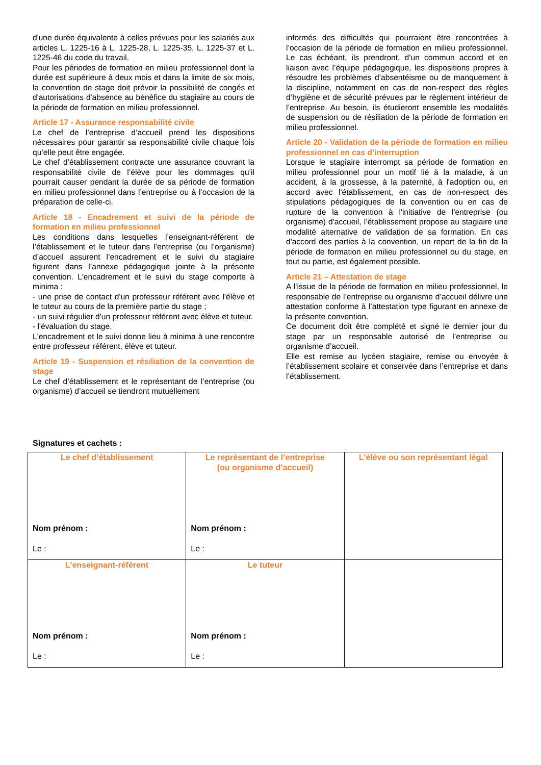d'une durée équivalente à celles prévues pour les salariés aux articles L. 1225-16 à L. 1225-28, L. 1225-35, L. 1225-37 et L. 1225-46 du code du travail.
Pour les périodes de formation en milieu professionnel dont la durée est supérieure à deux mois et dans la limite de six mois, la convention de stage doit prévoir la possibilité de congés et d'autorisations d'absence au bénéfice du stagiaire au cours de la période de formation en milieu professionnel.
Article 17 - Assurance responsabilité civile
Le chef de l’entreprise d’accueil prend les dispositions nécessaires pour garantir sa responsabilité civile chaque fois qu’elle peut être engagée.
Le chef d’établissement contracte une assurance couvrant la responsabilité civile de l’élève pour les dommages qu’il pourrait causer pendant la durée de sa période de formation en milieu professionnel dans l’entreprise ou à l’occasion de la préparation de celle-ci.
Article 18 - Encadrement et suivi de la période de formation en milieu professionnel
Les conditions dans lesquelles l’enseignant-référent de l’établissement et le tuteur dans l’entreprise (ou l’organisme) d’accueil assurent l’encadrement et le suivi du stagiaire figurent dans l’annexe pédagogique jointe à la présente convention. L'encadrement et le suivi du stage comporte à minima :
- une prise de contact d'un professeur référent avec l'élève et le tuteur au cours de la première partie du stage ;
- un suivi régulier d'un professeur référent avec élève et tuteur.
- l'évaluation du stage.
L'encadrement et le suivi donne lieu à minima à une rencontre entre professeur référent, élève et tuteur.
Article 19 - Suspension et résiliation de la convention de stage
Le chef d’établissement et le représentant de l’entreprise (ou organisme) d’accueil se tiendront mutuellement
informés des difficultés qui pourraient être rencontrées à l’occasion de la période de formation en milieu professionnel. Le cas échéant, ils prendront, d’un commun accord et en liaison avec l’équipe pédagogique, les dispositions propres à résoudre les problèmes d’absentéisme ou de manquement à la discipline, notamment en cas de non-respect des règles d’hygiène et de sécurité prévues par le règlement intérieur de l’entreprise. Au besoin, ils étudieront ensemble les modalités de suspension ou de résiliation de la période de formation en milieu professionnel.
Article 20 - Validation de la période de formation en milieu professionnel en cas d’interruption
Lorsque le stagiaire interrompt sa période de formation en milieu professionnel pour un motif lié à la maladie, à un accident, à la grossesse, à la paternité, à l'adoption ou, en accord avec l'établissement, en cas de non-respect des stipulations pédagogiques de la convention ou en cas de rupture de la convention à l'initiative de l'entreprise (ou organisme) d'accueil, l’établissement propose au stagiaire une modalité alternative de validation de sa formation. En cas d'accord des parties à la convention, un report de la fin de la période de formation en milieu professionnel ou du stage, en tout ou partie, est également possible.
Article 21 – Attestation de stage
A l’issue de la période de formation en milieu professionnel, le responsable de l’entreprise ou organisme d’accueil délivre une attestation conforme à l’attestation type figurant en annexe de la présente convention.
Ce document doit être complété et signé le dernier jour du stage par un responsable autorisé de l’entreprise ou organisme d’accueil.
Elle est remise au lycéen stagiaire, remise ou envoyée à l’établissement scolaire et conservée dans l’entreprise et dans l’établissement.
Signatures et cachets :
| Le chef d’établissement Nom prénom : Le : | Le représentant de l’entreprise (ou organisme d’accueil) Nom prénom : Le : | L’élève ou son représentant légal |
| L’enseignant-référent Nom prénom : Le : | Le tuteur Nom prénom : Le : | |